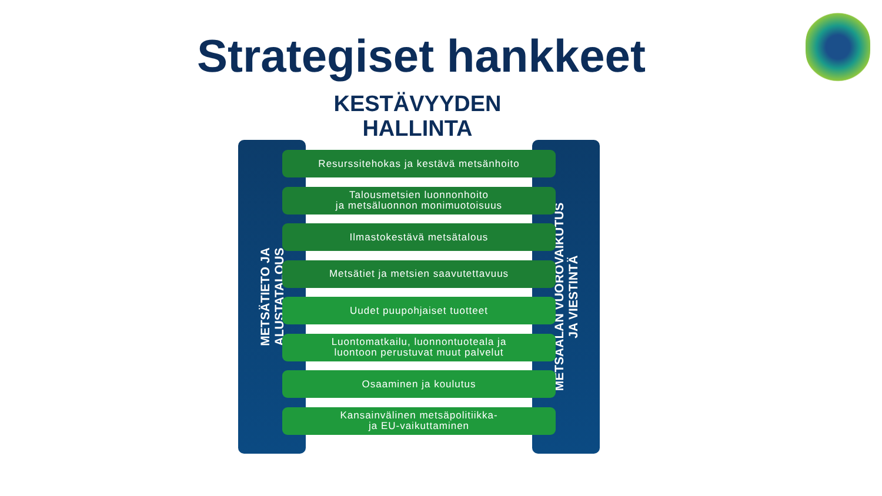Strategiset hankkeet
KESTÄVYYDEN
HALLINTA
METSÄTIETO JA
ALUSTATALOUS
METSÄALAN VUOROVAIKUTUS
JA VIESTINTÄ
Resurssitehokas ja kestävä metsänhoito
Talousmetsien luonnonhoito
ja metsäluonnon monimuotoisuus
Ilmastokestävä metsätalous
Metsätiet ja metsien saavutettavuus
Uudet puupohjaiset tuotteet
Luontomatkailu, luonnontuoteala ja
luontoon perustuvat muut palvelut
Osaaminen ja koulutus
Kansainvälinen metsäpolitiikka-
ja EU-vaikuttaminen